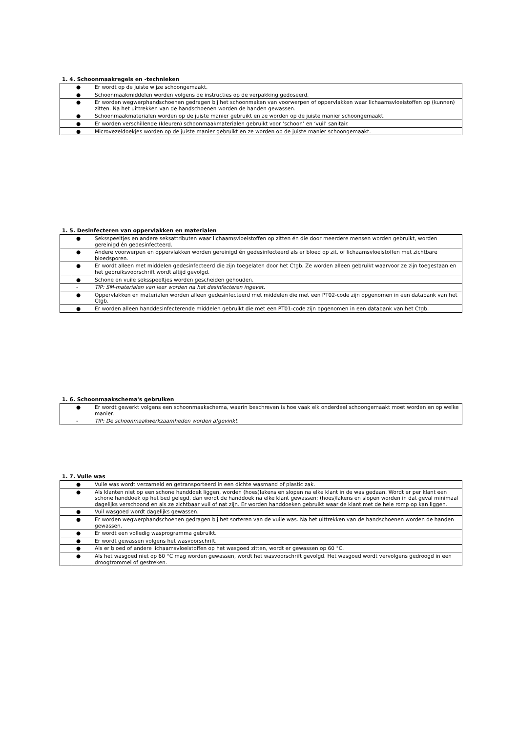1. 4. Schoonmaakregels en -technieken
| | ● | Er wordt op de juiste wijze schoongemaakt. |
| | ● | Schoonmaakmiddelen worden volgens de instructies op de verpakking gedoseerd. |
| | ● | Er worden wegwerphandschoenen gedragen bij het schoonmaken van voorwerpen of oppervlakken waar lichaamsvloeistoffen op (kunnen) zitten. Na het uittrekken van de handschoenen worden de handen gewassen. |
| | ● | Schoonmaakmaterialen worden op de juiste manier gebruikt en ze worden op de juiste manier schoongemaakt. |
| | ● | Er worden verschillende (kleuren) schoonmaakmaterialen gebruikt voor ‘schoon’ en ‘vuil’ sanitair. |
| | ● | Microvezeldoekjes worden op de juiste manier gebruikt en ze worden op de juiste manier schoongemaakt. |
1. 5. Desinfecteren van oppervlakken en materialen
| | ● | Seksspeeltjes en andere seksattributen waar lichaamsvloeistoffen op zitten én die door meerdere mensen worden gebruikt, worden gereinigd én gedesinfecteerd. |
| | ● | Andere voorwerpen en oppervlakken worden gereinigd én gedesinfecteerd als er bloed op zit, of lichaamsvloeistoffen met zichtbare bloedsporen. |
| | ● | Er wordt alleen met middelen gedesinfecteerd die zijn toegelaten door het Ctgb. Ze worden alleen gebruikt waarvoor ze zijn toegestaan en het gebruiksvoorschrift wordt altijd gevolgd. |
| | ● | Schone en vuile seksspeeltjes worden gescheiden gehouden. |
| | - | TIP: SM-materialen van leer worden na het desinfecteren ingevet. |
| | ● | Oppervlakken en materialen worden alleen gedesinfecteerd met middelen die met een PT02-code zijn opgenomen in een databank van het Ctgb. |
| | ● | Er worden alleen handdesinfecterende middelen gebruikt die met een PT01-code zijn opgenomen in een databank van het Ctgb. |
1. 6. Schoonmaakschema's gebruiken
| | ● | Er wordt gewerkt volgens een schoonmaakschema, waarin beschreven is hoe vaak elk onderdeel schoongemaakt moet worden en op welke manier. |
| | - | TIP: De schoonmaakwerkzaamheden worden afgevinkt. |
1. 7. Vuile was
| | ● | Vuile was wordt verzameld en getransporteerd in een dichte wasmand of plastic zak. |
| | ● | Als klanten niet op een schone handdoek liggen, worden (hoes)lakens en slopen na elke klant in de was gedaan. Wordt er per klant een schone handdoek op het bed gelegd, dan wordt de handdoek na elke klant gewassen; (hoes)lakens en slopen worden in dat geval minimaal dagelijks verschoond en als ze zichtbaar vuil of nat zijn. Er worden handdoeken gebruikt waar de klant met de hele romp op kan liggen. |
| | ● | Vuil wasgoed wordt dagelijks gewassen. |
| | ● | Er worden wegwerphandschoenen gedragen bij het sorteren van de vuile was. Na het uittrekken van de handschoenen worden de handen gewassen. |
| | ● | Er wordt een volledig wasprogramma gebruikt. |
| | ● | Er wordt gewassen volgens het wasvoorschrift. |
| | ● | Als er bloed of andere lichaamsvloeistoffen op het wasgoed zitten, wordt er gewassen op 60 °C. |
| | ● | Als het wasgoed niet op 60 °C mag worden gewassen, wordt het wasvoorschrift gevolgd. Het wasgoed wordt vervolgens gedroogd in een droogtrommel of gestreken. |